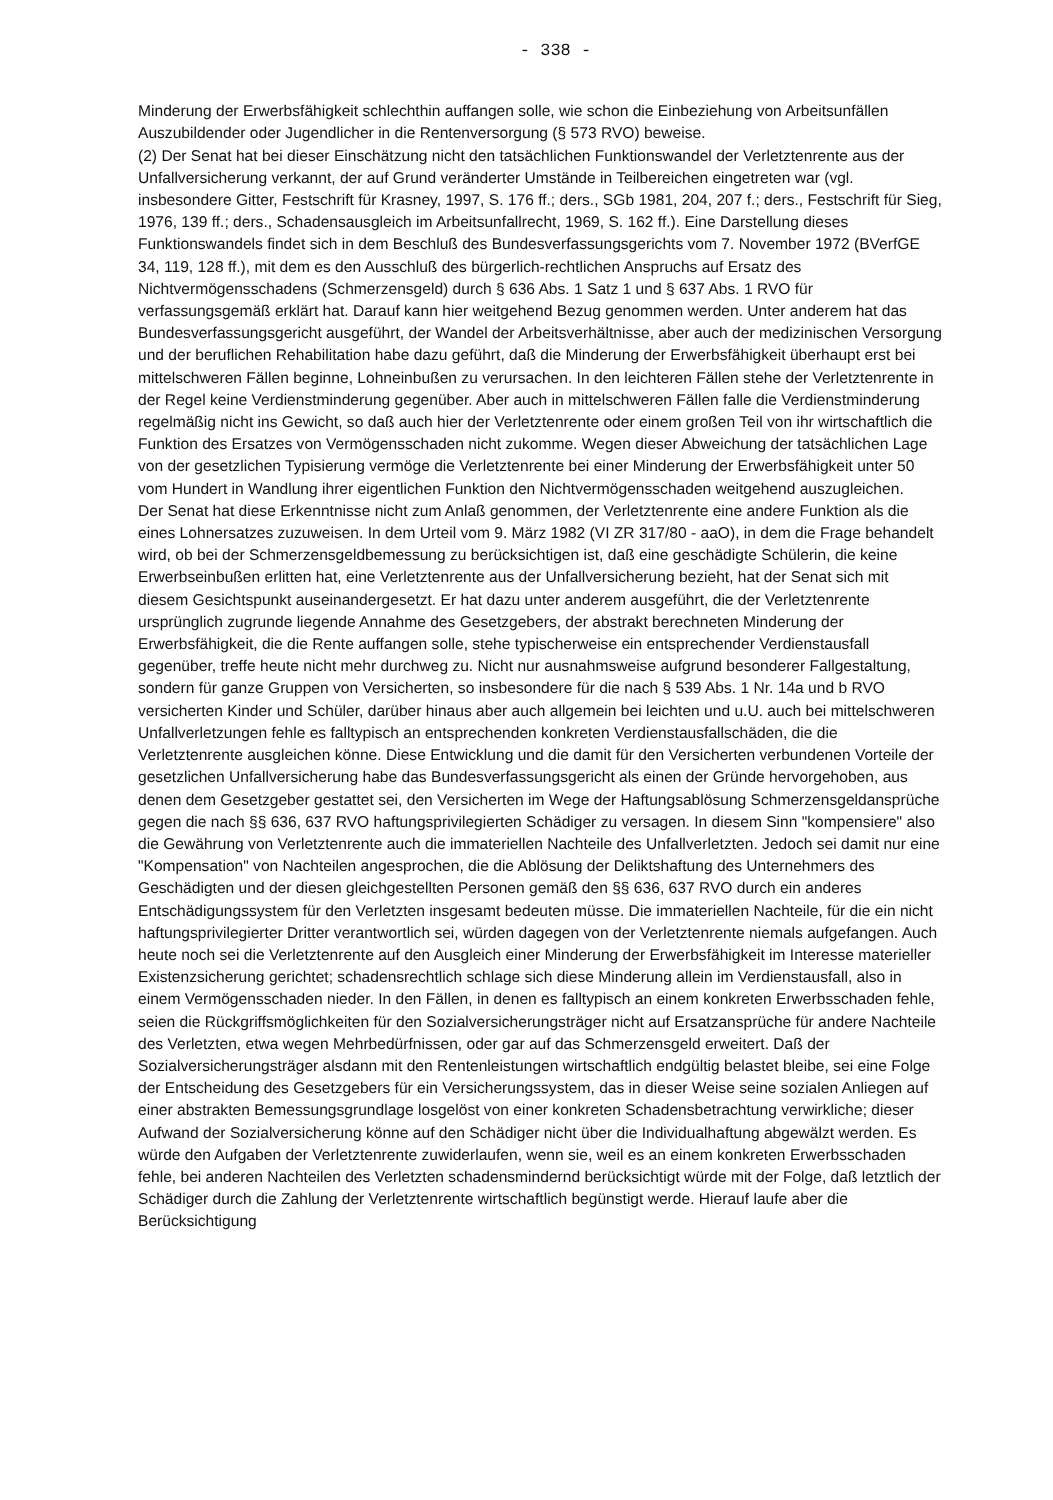- 338 -
Minderung der Erwerbsfähigkeit schlechthin auffangen solle, wie schon die Einbeziehung von Arbeitsunfällen Auszubildender oder Jugendlicher in die Rentenversorgung (§ 573 RVO) beweise.
(2) Der Senat hat bei dieser Einschätzung nicht den tatsächlichen Funktionswandel der Verletztenrente aus der Unfallversicherung verkannt, der auf Grund veränderter Umstände in Teilbereichen eingetreten war (vgl. insbesondere Gitter, Festschrift für Krasney, 1997, S. 176 ff.; ders., SGb 1981, 204, 207 f.; ders., Festschrift für Sieg, 1976, 139 ff.; ders., Schadensausgleich im Arbeitsunfallrecht, 1969, S. 162 ff.). Eine Darstellung dieses Funktionswandels findet sich in dem Beschluß des Bundesverfassungsgerichts vom 7. November 1972 (BVerfGE 34, 119, 128 ff.), mit dem es den Ausschluß des bürgerlich-rechtlichen Anspruchs auf Ersatz des Nichtvermögensschadens (Schmerzensgeld) durch § 636 Abs. 1 Satz 1 und § 637 Abs. 1 RVO für verfassungsgemäß erklärt hat. Darauf kann hier weitgehend Bezug genommen werden. Unter anderem hat das Bundesverfassungsgericht ausgeführt, der Wandel der Arbeitsverhältnisse, aber auch der medizinischen Versorgung und der beruflichen Rehabilitation habe dazu geführt, daß die Minderung der Erwerbsfähigkeit überhaupt erst bei mittelschweren Fällen beginne, Lohneinbußen zu verursachen. In den leichteren Fällen stehe der Verletztenrente in der Regel keine Verdienstminderung gegenüber. Aber auch in mittelschweren Fällen falle die Verdienstminderung regelmäßig nicht ins Gewicht, so daß auch hier der Verletztenrente oder einem großen Teil von ihr wirtschaftlich die Funktion des Ersatzes von Vermögensschaden nicht zukomme. Wegen dieser Abweichung der tatsächlichen Lage von der gesetzlichen Typisierung vermöge die Verletztenrente bei einer Minderung der Erwerbsfähigkeit unter 50 vom Hundert in Wandlung ihrer eigentlichen Funktion den Nichtvermögensschaden weitgehend auszugleichen.
Der Senat hat diese Erkenntnisse nicht zum Anlaß genommen, der Verletztenrente eine andere Funktion als die eines Lohnersatzes zuzuweisen. In dem Urteil vom 9. März 1982 (VI ZR 317/80 - aaO), in dem die Frage behandelt wird, ob bei der Schmerzensgeldbemessung zu berücksichtigen ist, daß eine geschädigte Schülerin, die keine Erwerbseinbußen erlitten hat, eine Verletztenrente aus der Unfallversicherung bezieht, hat der Senat sich mit diesem Gesichtspunkt auseinandergesetzt. Er hat dazu unter anderem ausgeführt, die der Verletztenrente ursprünglich zugrunde liegende Annahme des Gesetzgebers, der abstrakt berechneten Minderung der Erwerbsfähigkeit, die die Rente auffangen solle, stehe typischerweise ein entsprechender Verdienstausfall gegenüber, treffe heute nicht mehr durchweg zu. Nicht nur ausnahmsweise aufgrund besonderer Fallgestaltung, sondern für ganze Gruppen von Versicherten, so insbesondere für die nach § 539 Abs. 1 Nr. 14a und b RVO versicherten Kinder und Schüler, darüber hinaus aber auch allgemein bei leichten und u.U. auch bei mittelschweren Unfallverletzungen fehle es falltypisch an entsprechenden konkreten Verdienstausfallschäden, die die Verletztenrente ausgleichen könne. Diese Entwicklung und die damit für den Versicherten verbundenen Vorteile der gesetzlichen Unfallversicherung habe das Bundesverfassungsgericht als einen der Gründe hervorgehoben, aus denen dem Gesetzgeber gestattet sei, den Versicherten im Wege der Haftungsablösung Schmerzensgeldansprüche gegen die nach §§ 636, 637 RVO haftungsprivilegierten Schädiger zu versagen. In diesem Sinn "kompensiere" also die Gewährung von Verletztenrente auch die immateriellen Nachteile des Unfallverletzten. Jedoch sei damit nur eine "Kompensation" von Nachteilen angesprochen, die die Ablösung der Deliktshaftung des Unternehmers des Geschädigten und der diesen gleichgestellten Personen gemäß den §§ 636, 637 RVO durch ein anderes Entschädigungssystem für den Verletzten insgesamt bedeuten müsse. Die immateriellen Nachteile, für die ein nicht haftungsprivilegierter Dritter verantwortlich sei, würden dagegen von der Verletztenrente niemals aufgefangen. Auch heute noch sei die Verletztenrente auf den Ausgleich einer Minderung der Erwerbsfähigkeit im Interesse materieller Existenzsicherung gerichtet; schadensrechtlich schlage sich diese Minderung allein im Verdienstausfall, also in einem Vermögensschaden nieder. In den Fällen, in denen es falltypisch an einem konkreten Erwerbsschaden fehle, seien die Rückgriffsmöglichkeiten für den Sozialversicherungsträger nicht auf Ersatzansprüche für andere Nachteile des Verletzten, etwa wegen Mehrbedürfnissen, oder gar auf das Schmerzensgeld erweitert. Daß der Sozialversicherungsträger alsdann mit den Rentenleistungen wirtschaftlich endgültig belastet bleibe, sei eine Folge der Entscheidung des Gesetzgebers für ein Versicherungssystem, das in dieser Weise seine sozialen Anliegen auf einer abstrakten Bemessungsgrundlage losgelöst von einer konkreten Schadensbetrachtung verwirkliche; dieser Aufwand der Sozialversicherung könne auf den Schädiger nicht über die Individualhaftung abgewälzt werden. Es würde den Aufgaben der Verletztenrente zuwiderlaufen, wenn sie, weil es an einem konkreten Erwerbsschaden fehle, bei anderen Nachteilen des Verletzten schadensmindernd berücksichtigt würde mit der Folge, daß letztlich der Schädiger durch die Zahlung der Verletztenrente wirtschaftlich begünstigt werde. Hierauf laufe aber die Berücksichtigung